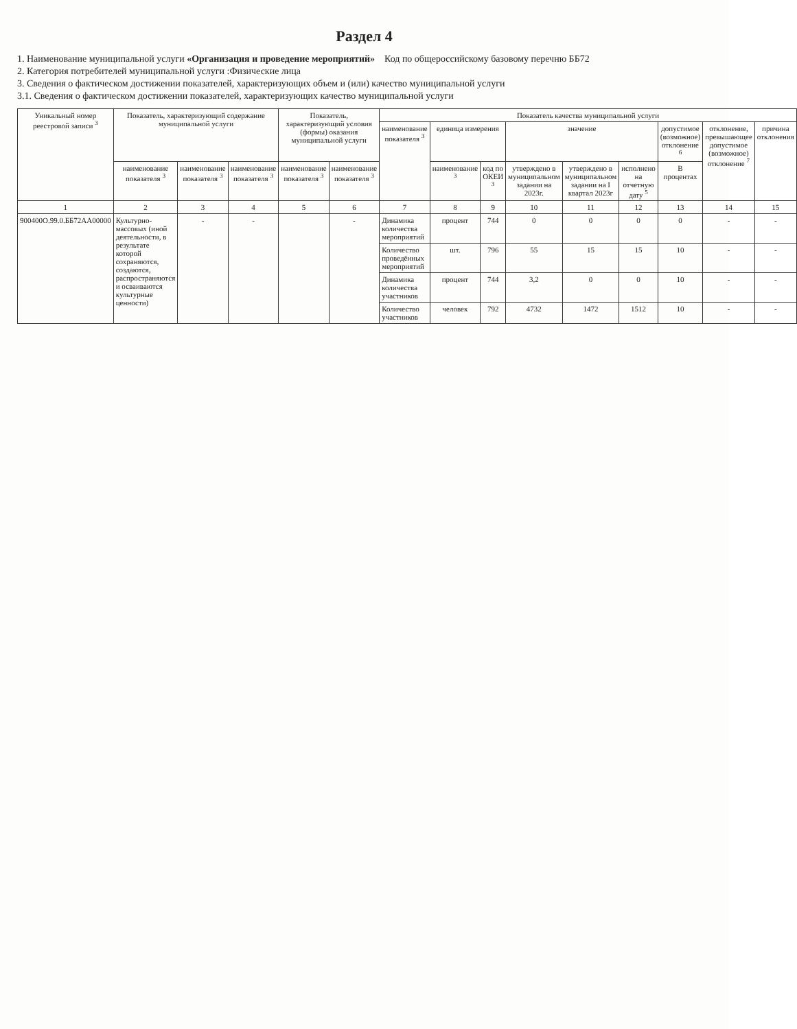Раздел 4
1. Наименование муниципальной услуги «Организация и проведение мероприятий» Код по общероссийскому базовому перечню ББ72
2. Категория потребителей муниципальной услуги :Физические лица
3. Сведения о фактическом достижении показателей, характеризующих объем и (или) качество муниципальной услуги
3.1. Сведения о фактическом достижении показателей, характеризующих качество муниципальной услуги
| Уникальный номер реестровой записи <sup>3</sup> | Показатель, характеризующий содержание муниципальной услуги | | | Показатель, характеризующий условия (формы) оказания муниципальной услуги | | Показатель качества муниципальной услуги | | | | | | | | |
| --- | --- | --- | --- | --- | --- | --- | --- | --- | --- | --- | --- | --- | --- | --- |
| | | | | | | наименование показателя <sup>3</sup> | единица измерения | | значение | | | допустимое (возможное) отклонение <sup>6</sup> | отклонение, превышающее допустимое (возможное) отклонение <sup>7</sup> | причина отклонения |
| | наименование показателя <sup>3</sup> | наименование показателя <sup>3</sup> | наименование показателя <sup>3</sup> | наименование показателя <sup>3</sup> | наименование показателя <sup>3</sup> | | наименование <sup>3</sup> | код по ОКЕИ <sup>3</sup> | утверждено в муниципальном задании на 2023г. | утверждено в муниципальном задании на I квартал 2023г | исполнено на отчетную дату <sup>5</sup> | В процентах | | |
| 1 | 2 | 3 | 4 | 5 | 6 | 7 | 8 | 9 | 10 | 11 | 12 | 13 | 14 | 15 |
| 900400О.99.0.ББ72АА00000 | Культурно-массовых (иной деятельности, в результате которой сохраняются, создаются, распространяются и осваиваются культурные ценности) | - | - | | - | Динамика количества мероприятий | процент | 744 | 0 | 0 | 0 | 0 | - | - |
| | | | | | | Количество проведённых мероприятий | шт. | 796 | 55 | 15 | 15 | 10 | - | - |
| | | | | | | Динамика количества участников | процент | 744 | 3,2 | 0 | 0 | 10 | - | - |
| | | | | | | Количество участников | человек | 792 | 4732 | 1472 | 1512 | 10 | - | - |